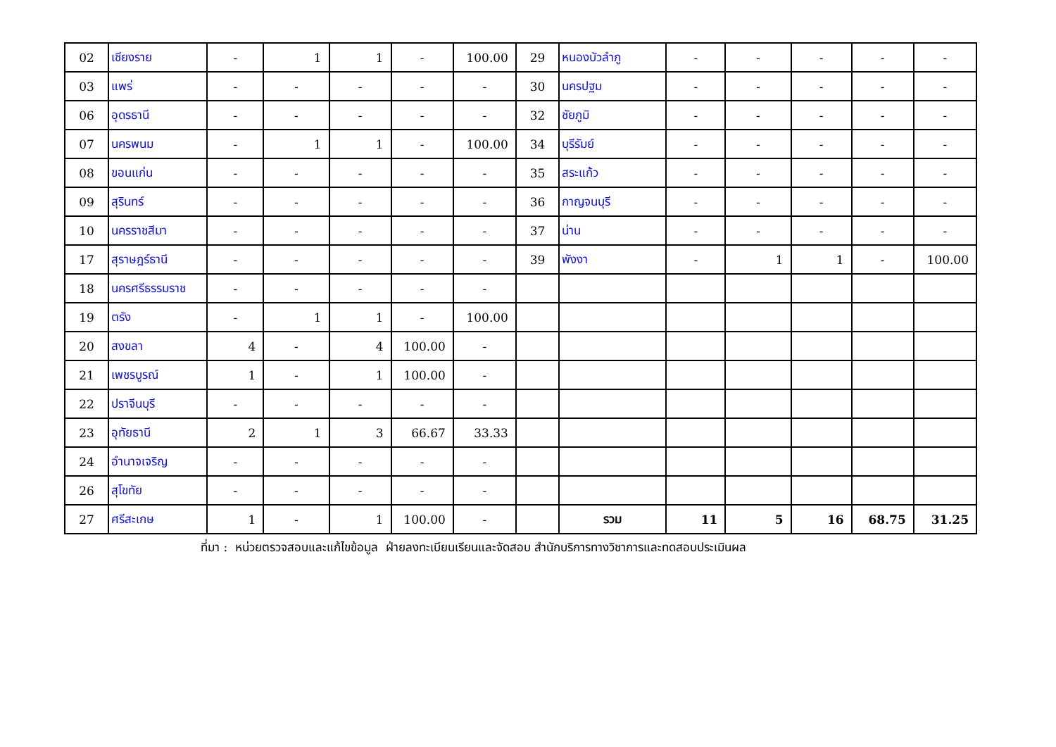| 02 | เชียงราย | - | 1 | 1 | - | 100.00 | 29 | หนองบัวลำภู | - | - | - | - | - |
| 03 | แพร่ | - | - | - | - | - | 30 | นครปฐม | - | - | - | - | - |
| 06 | อุดรธานี | - | - | - | - | - | 32 | ชัยภูมิ | - | - | - | - | - |
| 07 | นครพนม | - | 1 | 1 | - | 100.00 | 34 | บุรีรัมย์ | - | - | - | - | - |
| 08 | ขอนแก่น | - | - | - | - | - | 35 | สระแก้ว | - | - | - | - | - |
| 09 | สุรินทร์ | - | - | - | - | - | 36 | กาญจนบุรี | - | - | - | - | - |
| 10 | นครราชสีมา | - | - | - | - | - | 37 | น่าน | - | - | - | - | - |
| 17 | สุราษฎร์ธานี | - | - | - | - | - | 39 | พังงา | - | 1 | 1 | - | 100.00 |
| 18 | นครศรีธรรมราช | - | - | - | - | - | | | | | | | |
| 19 | ตรัง | - | 1 | 1 | - | 100.00 | | | | | | | |
| 20 | สงขลา | 4 | - | 4 | 100.00 | - | | | | | | | |
| 21 | เพชรบูรณ์ | 1 | - | 1 | 100.00 | - | | | | | | | |
| 22 | ปราจีนบุรี | - | - | - | - | - | | | | | | | |
| 23 | อุทัยธานี | 2 | 1 | 3 | 66.67 | 33.33 | | | | | | | |
| 24 | อำนาจเจริญ | - | - | - | - | - | | | | | | | |
| 26 | สุโขทัย | - | - | - | - | - | | | | | | | |
| 27 | ศรีสะเกษ | 1 | - | 1 | 100.00 | - | | รวม | 11 | 5 | 16 | 68.75 | 31.25 |
ที่มา : หน่วยตรวจสอบและแก้ไขข้อมูล ฝ่ายลงทะเบียนเรียนและจัดสอบ สำนักบริการทางวิชาการและทดสอบประเมินผล